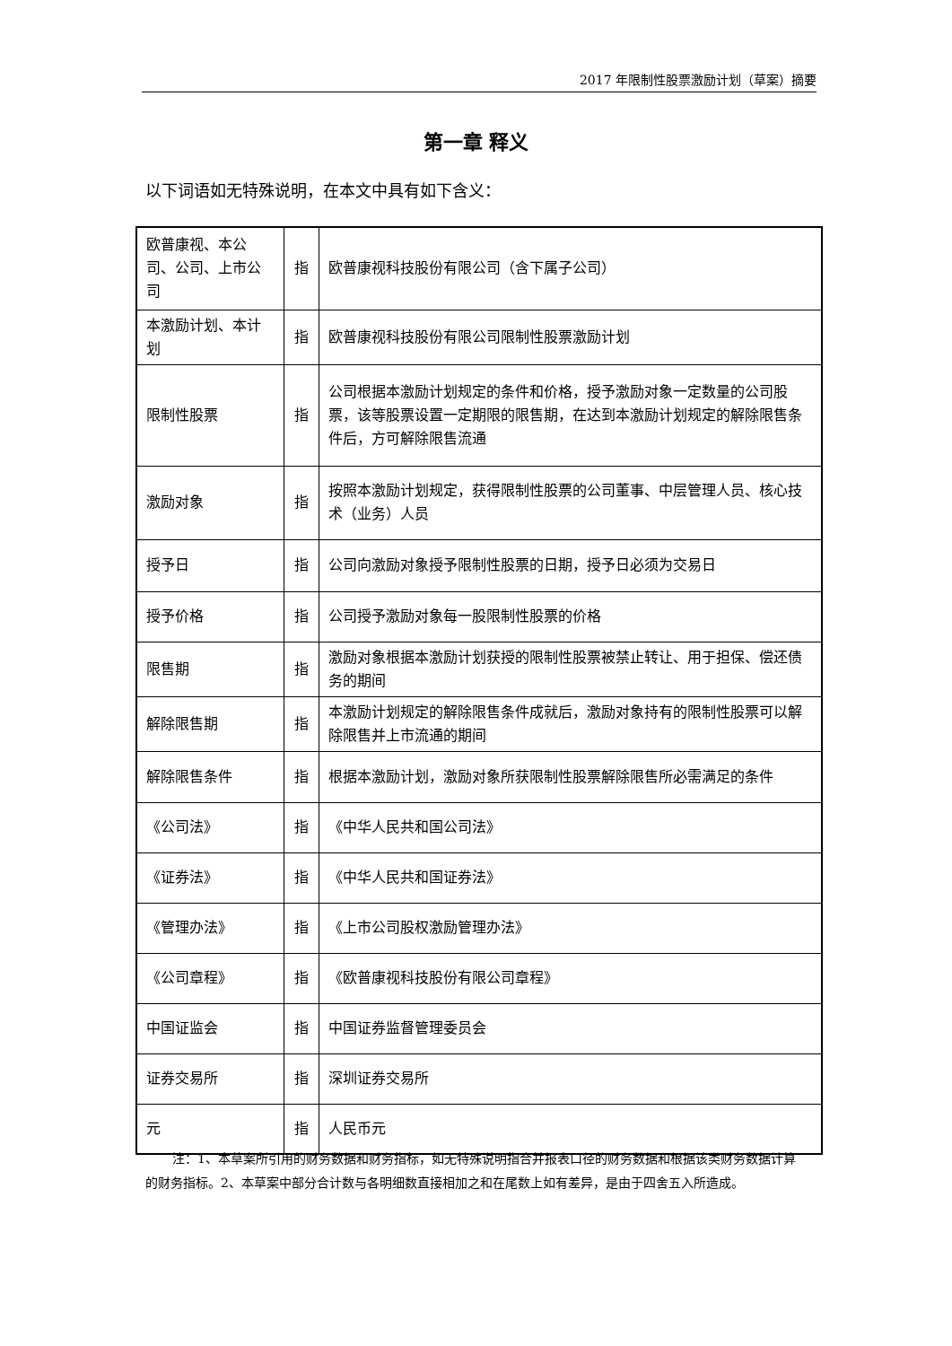2017 年限制性股票激励计划（草案）摘要
第一章 释义
以下词语如无特殊说明，在本文中具有如下含义：
| 欧普康视、本公司、公司、上市公司 | 指 | 欧普康视科技股份有限公司（含下属子公司） |
| 本激励计划、本计划 | 指 | 欧普康视科技股份有限公司限制性股票激励计划 |
| 限制性股票 | 指 | 公司根据本激励计划规定的条件和价格，授予激励对象一定数量的公司股票，该等股票设置一定期限的限售期，在达到本激励计划规定的解除限售条件后，方可解除限售流通 |
| 激励对象 | 指 | 按照本激励计划规定，获得限制性股票的公司董事、中层管理人员、核心技术（业务）人员 |
| 授予日 | 指 | 公司向激励对象授予限制性股票的日期，授予日必须为交易日 |
| 授予价格 | 指 | 公司授予激励对象每一股限制性股票的价格 |
| 限售期 | 指 | 激励对象根据本激励计划获授的限制性股票被禁止转让、用于担保、偿还债务的期间 |
| 解除限售期 | 指 | 本激励计划规定的解除限售条件成就后，激励对象持有的限制性股票可以解除限售并上市流通的期间 |
| 解除限售条件 | 指 | 根据本激励计划，激励对象所获限制性股票解除限售所必需满足的条件 |
| 《公司法》 | 指 | 《中华人民共和国公司法》 |
| 《证券法》 | 指 | 《中华人民共和国证券法》 |
| 《管理办法》 | 指 | 《上市公司股权激励管理办法》 |
| 《公司章程》 | 指 | 《欧普康视科技股份有限公司章程》 |
| 中国证监会 | 指 | 中国证券监督管理委员会 |
| 证券交易所 | 指 | 深圳证券交易所 |
| 元 | 指 | 人民币元 |
注：1、本草案所引用的财务数据和财务指标，如无特殊说明指合并报表口径的财务数据和根据该类财务数据计算的财务指标。2、本草案中部分合计数与各明细数直接相加之和在尾数上如有差异，是由于四舍五入所造成。